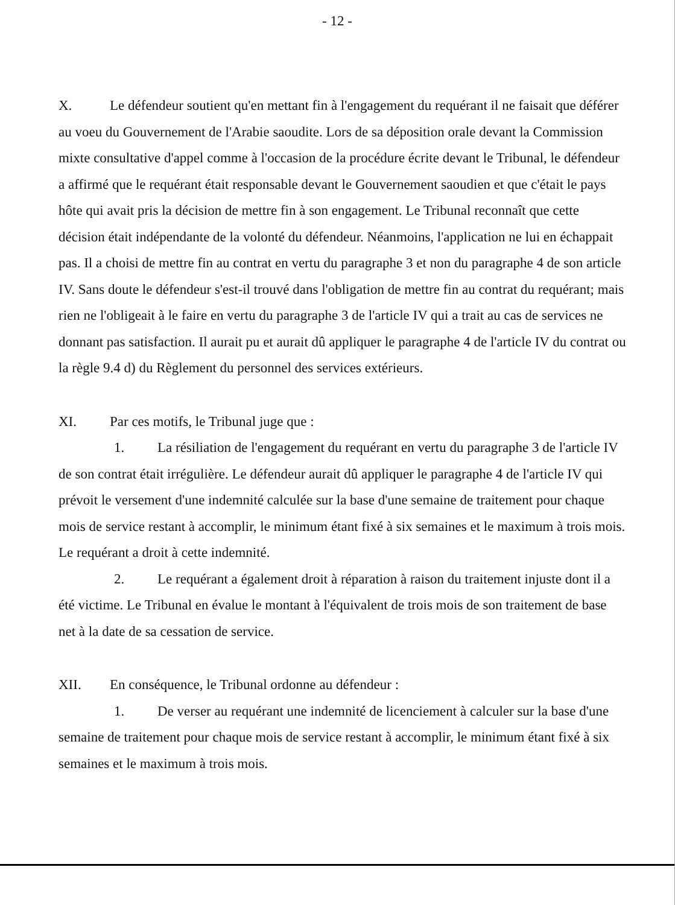- 12 -
X. Le défendeur soutient qu'en mettant fin à l'engagement du requérant il ne faisait que déférer au voeu du Gouvernement de l'Arabie saoudite. Lors de sa déposition orale devant la Commission mixte consultative d'appel comme à l'occasion de la procédure écrite devant le Tribunal, le défendeur a affirmé que le requérant était responsable devant le Gouvernement saoudien et que c'était le pays hôte qui avait pris la décision de mettre fin à son engagement. Le Tribunal reconnaît que cette décision était indépendante de la volonté du défendeur. Néanmoins, l'application ne lui en échappait pas. Il a choisi de mettre fin au contrat en vertu du paragraphe 3 et non du paragraphe 4 de son article IV. Sans doute le défendeur s'est-il trouvé dans l'obligation de mettre fin au contrat du requérant; mais rien ne l'obligeait à le faire en vertu du paragraphe 3 de l'article IV qui a trait au cas de services ne donnant pas satisfaction. Il aurait pu et aurait dû appliquer le paragraphe 4 de l'article IV du contrat ou la règle 9.4 d) du Règlement du personnel des services extérieurs.
XI. Par ces motifs, le Tribunal juge que :
1. La résiliation de l'engagement du requérant en vertu du paragraphe 3 de l'article IV de son contrat était irrégulière. Le défendeur aurait dû appliquer le paragraphe 4 de l'article IV qui prévoit le versement d'une indemnité calculée sur la base d'une semaine de traitement pour chaque mois de service restant à accomplir, le minimum étant fixé à six semaines et le maximum à trois mois. Le requérant a droit à cette indemnité.
2. Le requérant a également droit à réparation à raison du traitement injuste dont il a été victime. Le Tribunal en évalue le montant à l'équivalent de trois mois de son traitement de base net à la date de sa cessation de service.
XII. En conséquence, le Tribunal ordonne au défendeur :
1. De verser au requérant une indemnité de licenciement à calculer sur la base d'une semaine de traitement pour chaque mois de service restant à accomplir, le minimum étant fixé à six semaines et le maximum à trois mois.